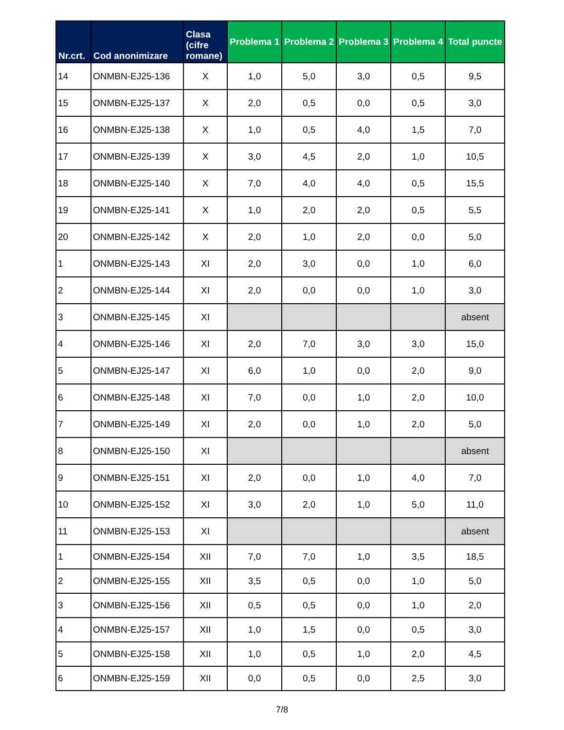| Nr.crt. | Cod anonimizare | Clasa (cifre romane) | Problema 1 | Problema 2 | Problema 3 | Problema 4 | Total puncte |
| --- | --- | --- | --- | --- | --- | --- | --- |
| 14 | ONMBN-EJ25-136 | X | 1,0 | 5,0 | 3,0 | 0,5 | 9,5 |
| 15 | ONMBN-EJ25-137 | X | 2,0 | 0,5 | 0,0 | 0,5 | 3,0 |
| 16 | ONMBN-EJ25-138 | X | 1,0 | 0,5 | 4,0 | 1,5 | 7,0 |
| 17 | ONMBN-EJ25-139 | X | 3,0 | 4,5 | 2,0 | 1,0 | 10,5 |
| 18 | ONMBN-EJ25-140 | X | 7,0 | 4,0 | 4,0 | 0,5 | 15,5 |
| 19 | ONMBN-EJ25-141 | X | 1,0 | 2,0 | 2,0 | 0,5 | 5,5 |
| 20 | ONMBN-EJ25-142 | X | 2,0 | 1,0 | 2,0 | 0,0 | 5,0 |
| 1 | ONMBN-EJ25-143 | XI | 2,0 | 3,0 | 0,0 | 1,0 | 6,0 |
| 2 | ONMBN-EJ25-144 | XI | 2,0 | 0,0 | 0,0 | 1,0 | 3,0 |
| 3 | ONMBN-EJ25-145 | XI | | | | | absent |
| 4 | ONMBN-EJ25-146 | XI | 2,0 | 7,0 | 3,0 | 3,0 | 15,0 |
| 5 | ONMBN-EJ25-147 | XI | 6,0 | 1,0 | 0,0 | 2,0 | 9,0 |
| 6 | ONMBN-EJ25-148 | XI | 7,0 | 0,0 | 1,0 | 2,0 | 10,0 |
| 7 | ONMBN-EJ25-149 | XI | 2,0 | 0,0 | 1,0 | 2,0 | 5,0 |
| 8 | ONMBN-EJ25-150 | XI | | | | | absent |
| 9 | ONMBN-EJ25-151 | XI | 2,0 | 0,0 | 1,0 | 4,0 | 7,0 |
| 10 | ONMBN-EJ25-152 | XI | 3,0 | 2,0 | 1,0 | 5,0 | 11,0 |
| 11 | ONMBN-EJ25-153 | XI | | | | | absent |
| 1 | ONMBN-EJ25-154 | XII | 7,0 | 7,0 | 1,0 | 3,5 | 18,5 |
| 2 | ONMBN-EJ25-155 | XII | 3,5 | 0,5 | 0,0 | 1,0 | 5,0 |
| 3 | ONMBN-EJ25-156 | XII | 0,5 | 0,5 | 0,0 | 1,0 | 2,0 |
| 4 | ONMBN-EJ25-157 | XII | 1,0 | 1,5 | 0,0 | 0,5 | 3,0 |
| 5 | ONMBN-EJ25-158 | XII | 1,0 | 0,5 | 1,0 | 2,0 | 4,5 |
| 6 | ONMBN-EJ25-159 | XII | 0,0 | 0,5 | 0,0 | 2,5 | 3,0 |
7/8